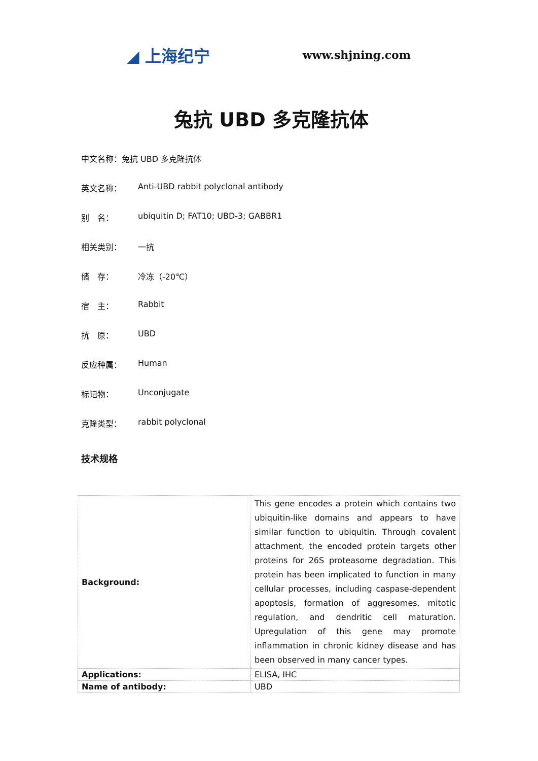◢ 上海纪宁 www.shjning.com
兔抗 UBD 多克隆抗体
中文名称：兔抗 UBD 多克隆抗体
英文名称： Anti-UBD rabbit polyclonal antibody
别　名： ubiquitin D; FAT10; UBD-3; GABBR1
相关类别： 一抗
储　存： 冷冻（-20℃）
宿　主： Rabbit
抗　原： UBD
反应种属： Human
标记物： Unconjugate
克隆类型： rabbit polyclonal
技术规格
| Background: | This gene encodes a protein which contains two ubiquitin-like domains and appears to have similar function to ubiquitin. Through covalent attachment, the encoded protein targets other proteins for 26S proteasome degradation. This protein has been implicated to function in many cellular processes, including caspase-dependent apoptosis, formation of aggresomes, mitotic regulation, and dendritic cell maturation. Upregulation of this gene may promote inflammation in chronic kidney disease and has been observed in many cancer types. |
| Applications: | ELISA, IHC |
| Name of antibody: | UBD |